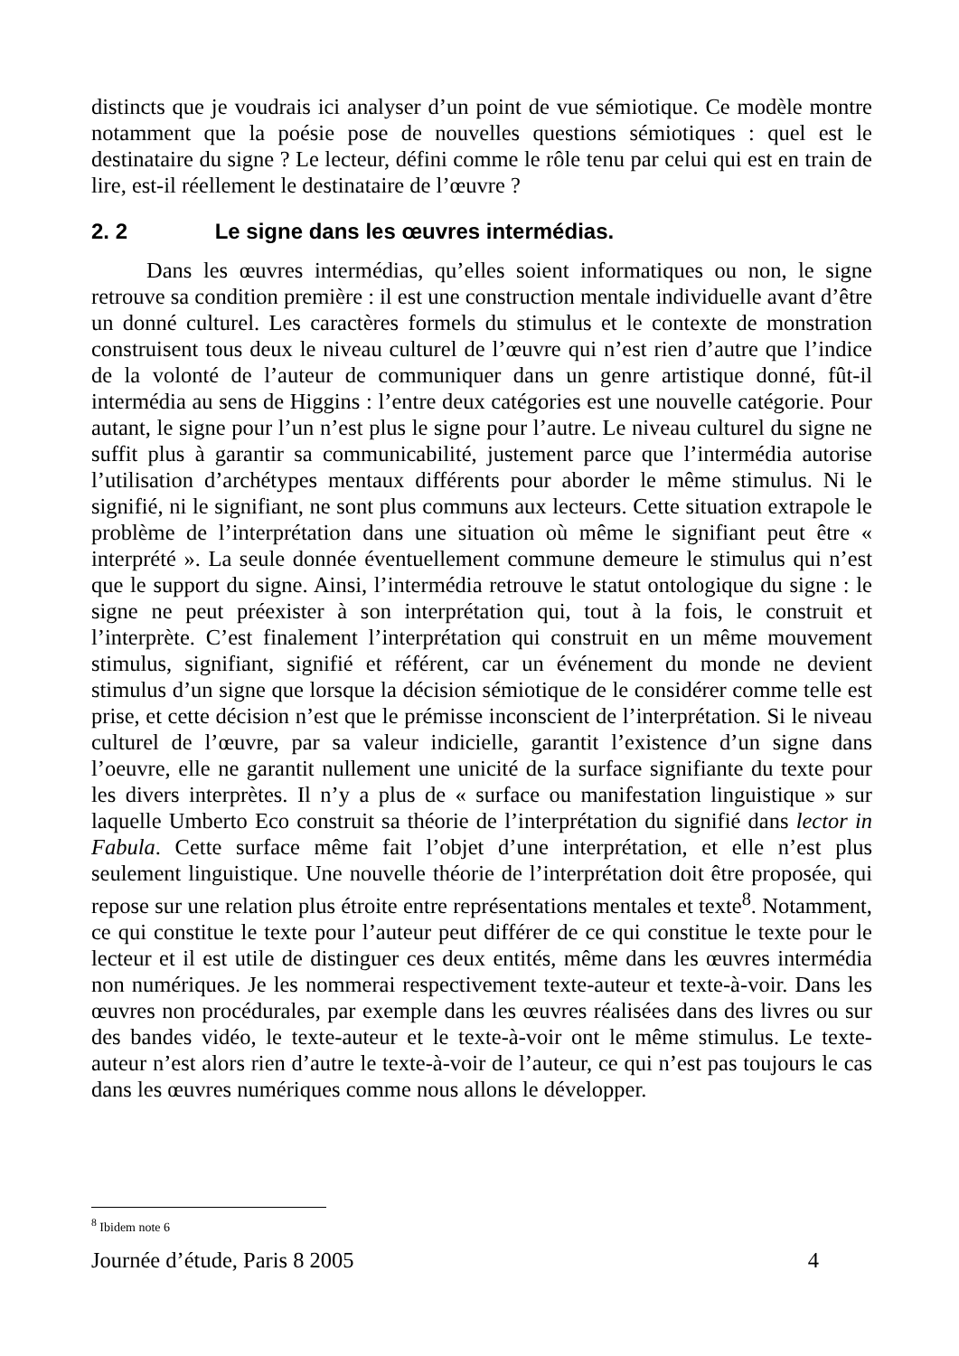distincts que je voudrais ici analyser d’un point de vue sémiotique. Ce modèle montre notamment que la poésie pose de nouvelles questions sémiotiques : quel est le destinataire du signe ? Le lecteur, défini comme le rôle tenu par celui qui est en train de lire, est-il réellement le destinataire de l’œuvre ?
2. 2 Le signe dans les œuvres intermédias.
Dans les œuvres intermédias, qu’elles soient informatiques ou non, le signe retrouve sa condition première : il est une construction mentale individuelle avant d’être un donné culturel. Les caractères formels du stimulus et le contexte de monstration construisent tous deux le niveau culturel de l’œuvre qui n’est rien d’autre que l’indice de la volonté de l’auteur de communiquer dans un genre artistique donné, fût-il intermédia au sens de Higgins : l’entre deux catégories est une nouvelle catégorie. Pour autant, le signe pour l’un n’est plus le signe pour l’autre. Le niveau culturel du signe ne suffit plus à garantir sa communicabilité, justement parce que l’intermédia autorise l’utilisation d’archétypes mentaux différents pour aborder le même stimulus. Ni le signifié, ni le signifiant, ne sont plus communs aux lecteurs. Cette situation extrapole le problème de l’interprétation dans une situation où même le signifiant peut être « interprété ». La seule donnée éventuellement commune demeure le stimulus qui n’est que le support du signe. Ainsi, l’intermédia retrouve le statut ontologique du signe : le signe ne peut préexister à son interprétation qui, tout à la fois, le construit et l’interprète. C’est finalement l’interprétation qui construit en un même mouvement stimulus, signifiant, signifié et référent, car un événement du monde ne devient stimulus d’un signe que lorsque la décision sémiotique de le considérer comme telle est prise, et cette décision n’est que le prémisse inconscient de l’interprétation. Si le niveau culturel de l’œuvre, par sa valeur indicielle, garantit l’existence d’un signe dans l’oeuvre, elle ne garantit nullement une unicité de la surface signifiante du texte pour les divers interprètes. Il n’y a plus de « surface ou manifestation linguistique » sur laquelle Umberto Eco construit sa théorie de l’interprétation du signifié dans lector in Fabula. Cette surface même fait l’objet d’une interprétation, et elle n’est plus seulement linguistique. Une nouvelle théorie de l’interprétation doit être proposée, qui repose sur une relation plus étroite entre représentations mentales et texte<sup>8</sup>. Notamment, ce qui constitue le texte pour l’auteur peut différer de ce qui constitue le texte pour le lecteur et il est utile de distinguer ces deux entités, même dans les œuvres intermédia non numériques. Je les nommerai respectivement texte-auteur et texte-à-voir. Dans les œuvres non procédurales, par exemple dans les œuvres réalisées dans des livres ou sur des bandes vidéo, le texte-auteur et le texte-à-voir ont le même stimulus. Le texte-auteur n’est alors rien d’autre le texte-à-voir de l’auteur, ce qui n’est pas toujours le cas dans les œuvres numériques comme nous allons le développer.
<sup>8</sup> Ibidem note 6
Journée d’étude, Paris 8 2005 4